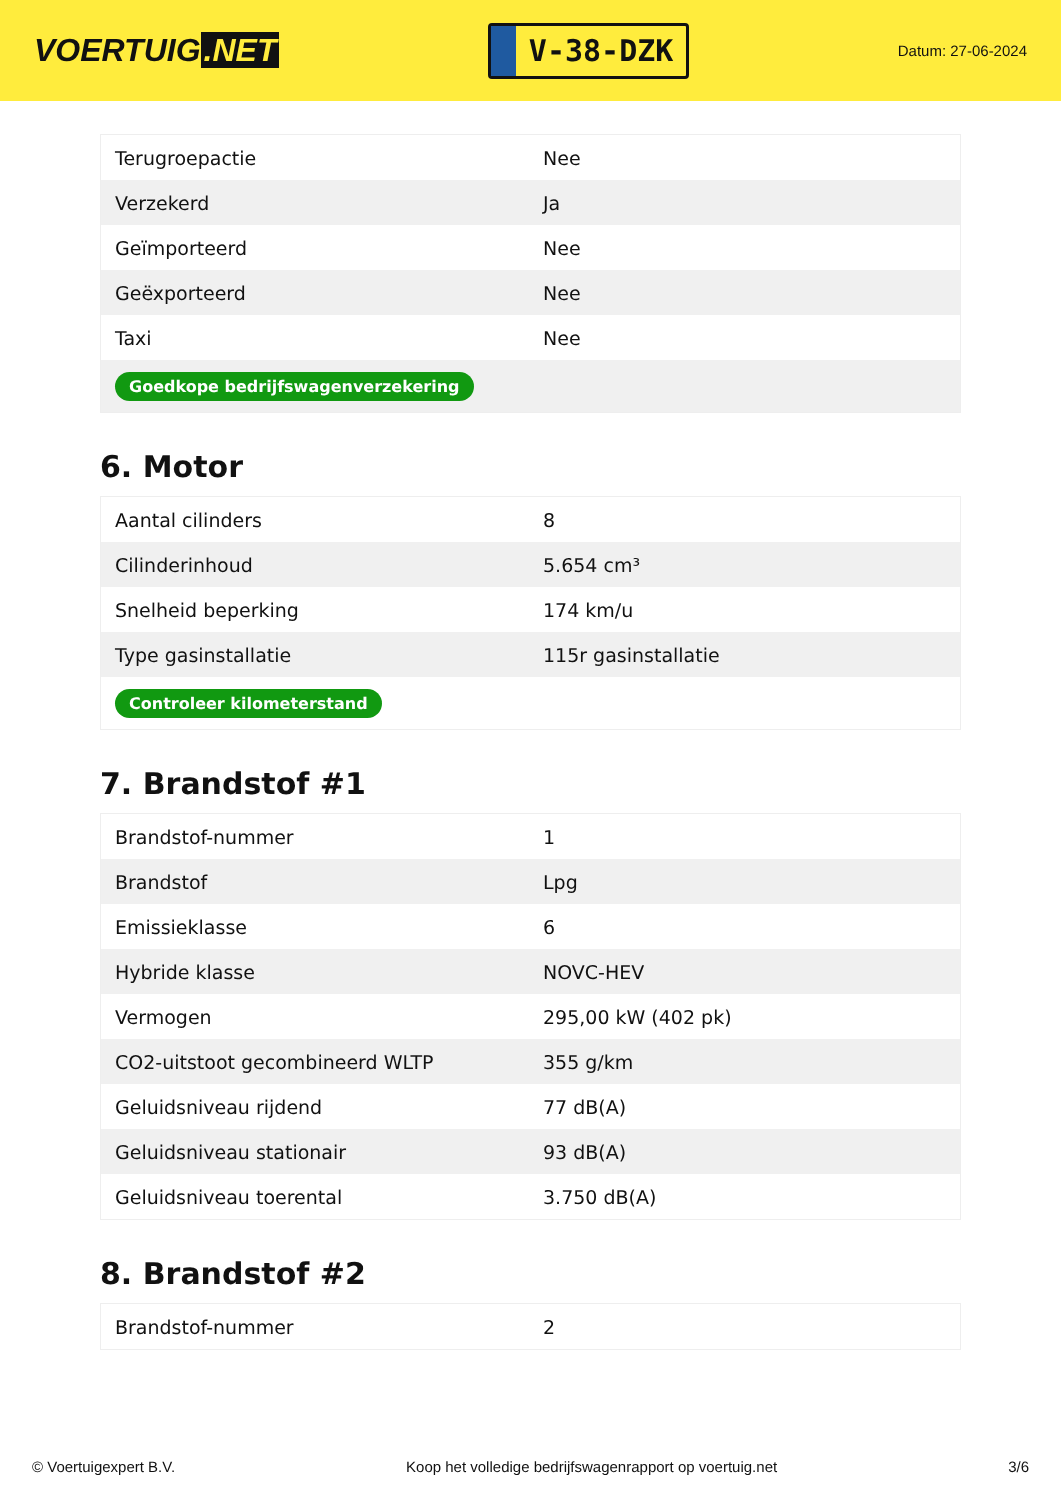VOERTUIG.NET
V-38-DZK
Datum: 27-06-2024
| Terugroepactie | Nee |
| Verzekerd | Ja |
| Geïmporteerd | Nee |
| Geëxporteerd | Nee |
| Taxi | Nee |
| Goedkope bedrijfswagenverzekering | |
6. Motor
| Aantal cilinders | 8 |
| Cilinderinhoud | 5.654 cm³ |
| Snelheid beperking | 174 km/u |
| Type gasinstallatie | 115r gasinstallatie |
| Controleer kilometerstand | |
7. Brandstof #1
| Brandstof-nummer | 1 |
| Brandstof | Lpg |
| Emissieklasse | 6 |
| Hybride klasse | NOVC-HEV |
| Vermogen | 295,00 kW (402 pk) |
| CO2-uitstoot gecombineerd WLTP | 355 g/km |
| Geluidsniveau rijdend | 77 dB(A) |
| Geluidsniveau stationair | 93 dB(A) |
| Geluidsniveau toerental | 3.750 dB(A) |
8. Brandstof #2
| Brandstof-nummer | 2 |
© Voertuigexpert B.V. Koop het volledige bedrijfswagenrapport op voertuig.net 3/6